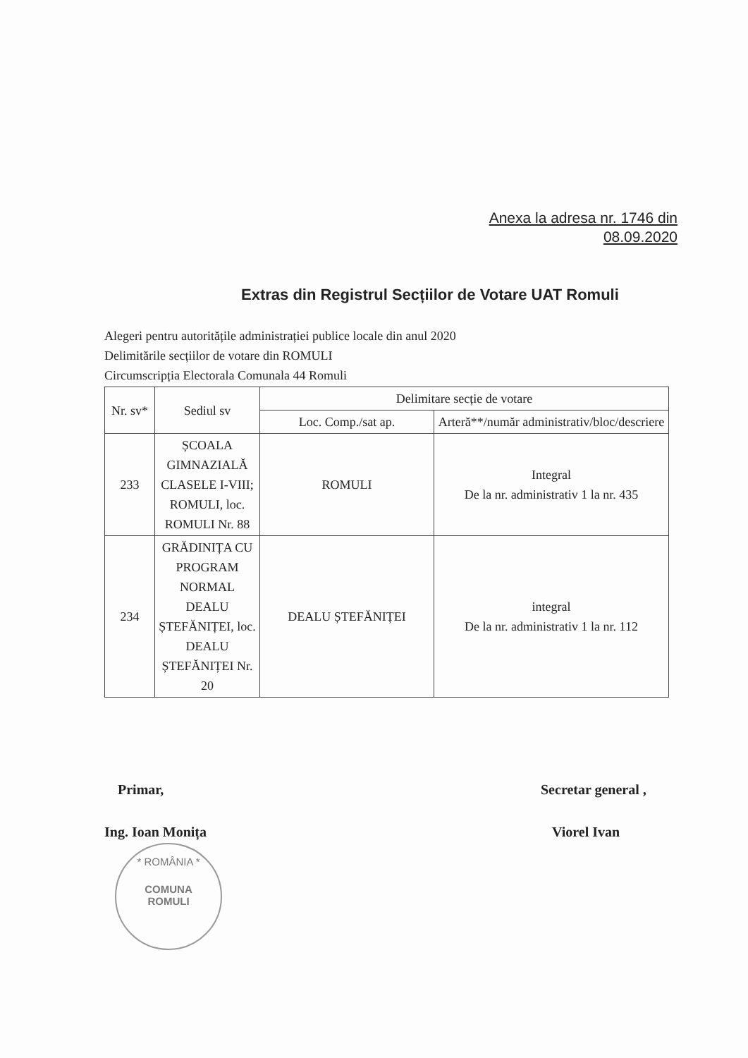Anexa la adresa nr. 1746 din
08.09.2020
Extras din Registrul Secțiilor de Votare UAT Romuli
Alegeri pentru autoritățile administrației publice locale din anul 2020
Delimitările secțiilor de votare din ROMULI
Circumscripția Electorala Comunala 44 Romuli
| Nr. sv* | Sediul sv | Delimitare secție de votare | |
| --- | --- | --- | --- |
| | | Loc. Comp./sat ap. | Arteră**/număr administrativ/bloc/descriere |
| 233 | ȘCOALA GIMNAZIALĂ CLASELE I-VIII; ROMULI, loc. ROMULI Nr. 88 | ROMULI | Integral De la nr. administrativ 1 la nr. 435 |
| 234 | GRĂDINIȚA CU PROGRAM NORMAL DEALU ȘTEFĂNIȚEI, loc. DEALU ȘTEFĂNIȚEI Nr. 20 | DEALU ȘTEFĂNIȚEI | integral De la nr. administrativ 1 la nr. 112 |
Primar,
Ing. Ioan Monița
Secretar general ,
Viorel Ivan
* ROMÂNIA *
COMUNA
ROMULI